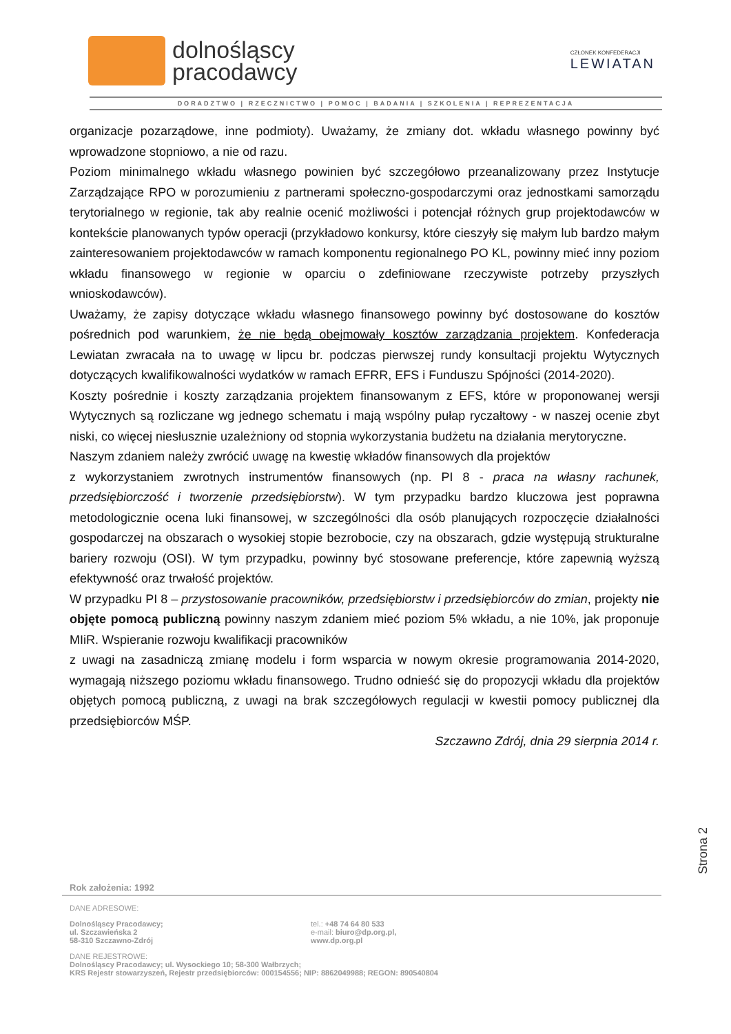dolnośląscy
pracodawcy
CZŁONEK KONFEDERACJI
LEWIATAN
DORADZTWO | RZECZNICTWO | POMOC | BADANIA | SZKOLENIA | REPREZENTACJA
organizacje pozarządowe, inne podmioty). Uważamy, że zmiany dot. wkładu własnego powinny być wprowadzone stopniowo, a nie od razu.
Poziom minimalnego wkładu własnego powinien być szczegółowo przeanalizowany przez Instytucje Zarządzające RPO w porozumieniu z partnerami społeczno-gospodarczymi oraz jednostkami samorządu terytorialnego w regionie, tak aby realnie ocenić możliwości i potencjał różnych grup projektodawców w kontekście planowanych typów operacji (przykładowo konkursy, które cieszyły się małym lub bardzo małym zainteresowaniem projektodawców w ramach komponentu regionalnego PO KL, powinny mieć inny poziom wkładu finansowego w regionie w oparciu o zdefiniowane rzeczywiste potrzeby przyszłych wnioskodawców).
Uważamy, że zapisy dotyczące wkładu własnego finansowego powinny być dostosowane do kosztów pośrednich pod warunkiem, że nie będą obejmowały kosztów zarządzania projektem. Konfederacja Lewiatan zwracała na to uwagę w lipcu br. podczas pierwszej rundy konsultacji projektu Wytycznych dotyczących kwalifikowalności wydatków w ramach EFRR, EFS i Funduszu Spójności (2014-2020).
Koszty pośrednie i koszty zarządzania projektem finansowanym z EFS, które w proponowanej wersji Wytycznych są rozliczane wg jednego schematu i mają wspólny pułap ryczałtowy - w naszej ocenie zbyt niski, co więcej niesłusznie uzależniony od stopnia wykorzystania budżetu na działania merytoryczne.
Naszym zdaniem należy zwrócić uwagę na kwestię wkładów finansowych dla projektów
z wykorzystaniem zwrotnych instrumentów finansowych (np. PI 8 - praca na własny rachunek, przedsiębiorczość i tworzenie przedsiębiorstw). W tym przypadku bardzo kluczowa jest poprawna metodologicznie ocena luki finansowej, w szczególności dla osób planujących rozpoczęcie działalności gospodarczej na obszarach o wysokiej stopie bezrobocie, czy na obszarach, gdzie występują strukturalne bariery rozwoju (OSI). W tym przypadku, powinny być stosowane preferencje, które zapewnią wyższą efektywność oraz trwałość projektów.
W przypadku PI 8 – przystosowanie pracowników, przedsiębiorstw i przedsiębiorców do zmian, projekty nie objęte pomocą publiczną powinny naszym zdaniem mieć poziom 5% wkładu, a nie 10%, jak proponuje MIiR. Wspieranie rozwoju kwalifikacji pracowników
z uwagi na zasadniczą zmianę modelu i form wsparcia w nowym okresie programowania 2014-2020, wymagają niższego poziomu wkładu finansowego. Trudno odnieść się do propozycji wkładu dla projektów objętych pomocą publiczną, z uwagi na brak szczegółowych regulacji w kwestii pomocy publicznej dla przedsiębiorców MŚP.
Szczawno Zdrój, dnia 29 sierpnia 2014 r.
Strona 2
Rok założenia: 1992
DANE ADRESOWE:
Dolnośląscy Pracodawcy;
ul. Szczawieńska 2
58-310 Szczawno-Zdrój
tel.: +48 74 64 80 533
e-mail: biuro@dp.org.pl,
www.dp.org.pl
DANE REJESTROWE:
Dolnośląscy Pracodawcy; ul. Wysockiego 10; 58-300 Wałbrzych;
KRS Rejestr stowarzyszeń, Rejestr przedsiębiorców: 000154556; NIP: 8862049988; REGON: 890540804